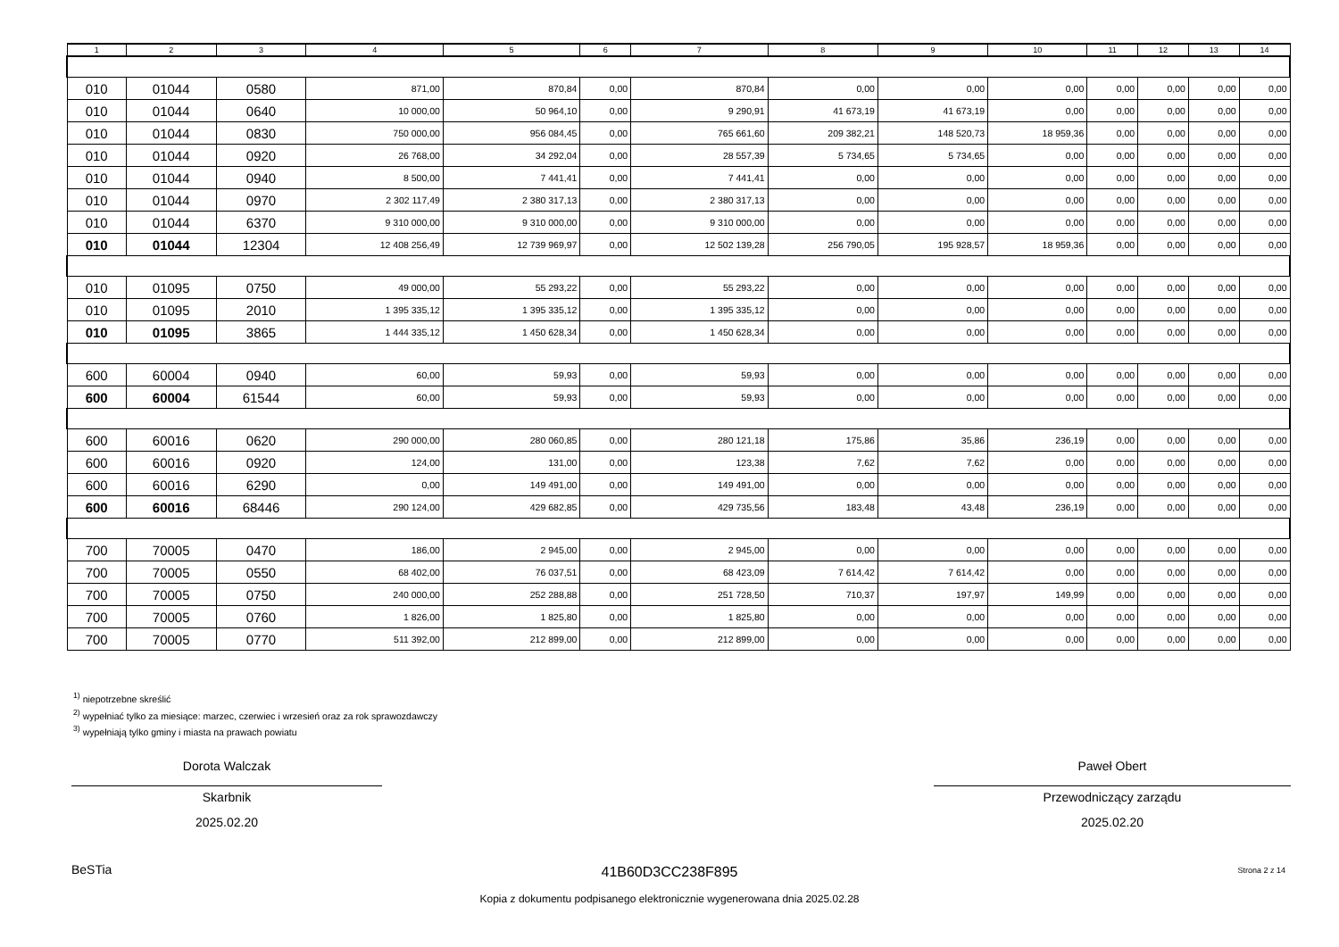| 1 | 2 | 3 | 4 | 5 | 6 | 7 | 8 | 9 | 10 | 11 | 12 | 13 | 14 |
| --- | --- | --- | --- | --- | --- | --- | --- | --- | --- | --- | --- | --- | --- |
| 010 | 01044 | 0580 | 871,00 | 870,84 | 0,00 | 870,84 | 0,00 | 0,00 | 0,00 | 0,00 | 0,00 | 0,00 | 0,00 |
| 010 | 01044 | 0640 | 10 000,00 | 50 964,10 | 0,00 | 9 290,91 | 41 673,19 | 41 673,19 | 0,00 | 0,00 | 0,00 | 0,00 | 0,00 |
| 010 | 01044 | 0830 | 750 000,00 | 956 084,45 | 0,00 | 765 661,60 | 209 382,21 | 148 520,73 | 18 959,36 | 0,00 | 0,00 | 0,00 | 0,00 |
| 010 | 01044 | 0920 | 26 768,00 | 34 292,04 | 0,00 | 28 557,39 | 5 734,65 | 5 734,65 | 0,00 | 0,00 | 0,00 | 0,00 | 0,00 |
| 010 | 01044 | 0940 | 8 500,00 | 7 441,41 | 0,00 | 7 441,41 | 0,00 | 0,00 | 0,00 | 0,00 | 0,00 | 0,00 | 0,00 |
| 010 | 01044 | 0970 | 2 302 117,49 | 2 380 317,13 | 0,00 | 2 380 317,13 | 0,00 | 0,00 | 0,00 | 0,00 | 0,00 | 0,00 | 0,00 |
| 010 | 01044 | 6370 | 9 310 000,00 | 9 310 000,00 | 0,00 | 9 310 000,00 | 0,00 | 0,00 | 0,00 | 0,00 | 0,00 | 0,00 | 0,00 |
| 010 | 01044 | 12304 | 12 408 256,49 | 12 739 969,97 | 0,00 | 12 502 139,28 | 256 790,05 | 195 928,57 | 18 959,36 | 0,00 | 0,00 | 0,00 | 0,00 |
| 010 | 01095 | 0750 | 49 000,00 | 55 293,22 | 0,00 | 55 293,22 | 0,00 | 0,00 | 0,00 | 0,00 | 0,00 | 0,00 | 0,00 |
| 010 | 01095 | 2010 | 1 395 335,12 | 1 395 335,12 | 0,00 | 1 395 335,12 | 0,00 | 0,00 | 0,00 | 0,00 | 0,00 | 0,00 | 0,00 |
| 010 | 01095 | 3865 | 1 444 335,12 | 1 450 628,34 | 0,00 | 1 450 628,34 | 0,00 | 0,00 | 0,00 | 0,00 | 0,00 | 0,00 | 0,00 |
| 600 | 60004 | 0940 | 60,00 | 59,93 | 0,00 | 59,93 | 0,00 | 0,00 | 0,00 | 0,00 | 0,00 | 0,00 | 0,00 |
| 600 | 60004 | 61544 | 60,00 | 59,93 | 0,00 | 59,93 | 0,00 | 0,00 | 0,00 | 0,00 | 0,00 | 0,00 | 0,00 |
| 600 | 60016 | 0620 | 290 000,00 | 280 060,85 | 0,00 | 280 121,18 | 175,86 | 35,86 | 236,19 | 0,00 | 0,00 | 0,00 | 0,00 |
| 600 | 60016 | 0920 | 124,00 | 131,00 | 0,00 | 123,38 | 7,62 | 7,62 | 0,00 | 0,00 | 0,00 | 0,00 | 0,00 |
| 600 | 60016 | 6290 | 0,00 | 149 491,00 | 0,00 | 149 491,00 | 0,00 | 0,00 | 0,00 | 0,00 | 0,00 | 0,00 | 0,00 |
| 600 | 60016 | 68446 | 290 124,00 | 429 682,85 | 0,00 | 429 735,56 | 183,48 | 43,48 | 236,19 | 0,00 | 0,00 | 0,00 | 0,00 |
| 700 | 70005 | 0470 | 186,00 | 2 945,00 | 0,00 | 2 945,00 | 0,00 | 0,00 | 0,00 | 0,00 | 0,00 | 0,00 | 0,00 |
| 700 | 70005 | 0550 | 68 402,00 | 76 037,51 | 0,00 | 68 423,09 | 7 614,42 | 7 614,42 | 0,00 | 0,00 | 0,00 | 0,00 | 0,00 |
| 700 | 70005 | 0750 | 240 000,00 | 252 288,88 | 0,00 | 251 728,50 | 710,37 | 197,97 | 149,99 | 0,00 | 0,00 | 0,00 | 0,00 |
| 700 | 70005 | 0760 | 1 826,00 | 1 825,80 | 0,00 | 1 825,80 | 0,00 | 0,00 | 0,00 | 0,00 | 0,00 | 0,00 | 0,00 |
| 700 | 70005 | 0770 | 511 392,00 | 212 899,00 | 0,00 | 212 899,00 | 0,00 | 0,00 | 0,00 | 0,00 | 0,00 | 0,00 | 0,00 |
<sup>1)</sup> niepotrzebne skreślić
<sup>2)</sup> wypełniać tylko za miesiące: marzec, czerwiec i wrzesień oraz za rok sprawozdawczy
<sup>3)</sup> wypełniają tylko gminy i miasta na prawach powiatu
Dorota Walczak
Skarbnik
2025.02.20
Paweł Obert
Przewodniczący zarządu
2025.02.20
BeSTia
41B60D3CC238F895 Strona 2 z 14
Kopia z dokumentu podpisanego elektronicznie wygenerowana dnia 2025.02.28